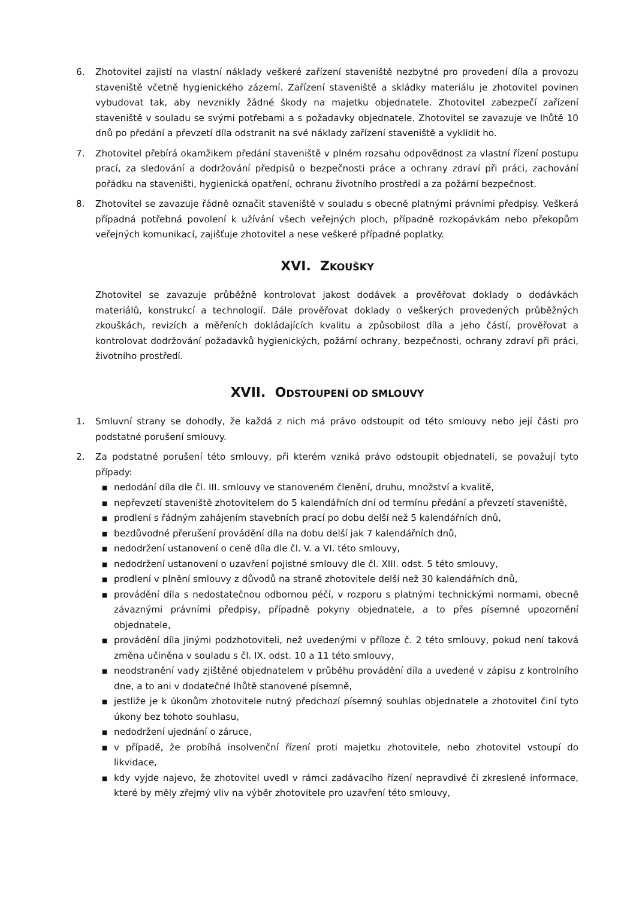6. Zhotovitel zajistí na vlastní náklady veškeré zařízení staveniště nezbytné pro provedení díla a provozu staveniště včetně hygienického zázemí. Zařízení staveniště a skládky materiálu je zhotovitel povinen vybudovat tak, aby nevznikly žádné škody na majetku objednatele. Zhotovitel zabezpečí zařízení staveniště v souladu se svými potřebami a s požadavky objednatele. Zhotovitel se zavazuje ve lhůtě 10 dnů po předání a převzetí díla odstranit na své náklady zařízení staveniště a vyklidit ho.
7. Zhotovitel přebírá okamžikem předání staveniště v plném rozsahu odpovědnost za vlastní řízení postupu prací, za sledování a dodržování předpisů o bezpečnosti práce a ochrany zdraví při práci, zachování pořádku na staveništi, hygienická opatření, ochranu životního prostředí a za požární bezpečnost.
8. Zhotovitel se zavazuje řádně označit staveniště v souladu s obecně platnými právními předpisy. Veškerá případná potřebná povolení k užívání všech veřejných ploch, případně rozkopávkám nebo překopům veřejných komunikací, zajišťuje zhotovitel a nese veškeré případné poplatky.
XVI. ZKOUŠKY
Zhotovitel se zavazuje průběžně kontrolovat jakost dodávek a prověřovat doklady o dodávkách materiálů, konstrukcí a technologií. Dále prověřovat doklady o veškerých provedených průběžných zkouškách, revizích a měřeních dokládajících kvalitu a způsobilost díla a jeho částí, prověřovat a kontrolovat dodržování požadavků hygienických, požární ochrany, bezpečnosti, ochrany zdraví při práci, životního prostředí.
XVII. ODSTOUPENÍ OD SMLOUVY
1. Smluvní strany se dohodly, že každá z nich má právo odstoupit od této smlouvy nebo její části pro podstatné porušení smlouvy.
2. Za podstatné porušení této smlouvy, při kterém vzniká právo odstoupit objednateli, se považují tyto případy:
■ nedodání díla dle čl. III. smlouvy ve stanoveném členění, druhu, množství a kvalitě,
■ nepřevzetí staveniště zhotovitelem do 5 kalendářních dní od termínu předání a převzetí staveniště,
■ prodlení s řádným zahájením stavebních prací po dobu delší než 5 kalendářních dnů,
■ bezdůvodné přerušení provádění díla na dobu delší jak 7 kalendářních dnů,
■ nedodržení ustanovení o ceně díla dle čl. V. a VI. této smlouvy,
■ nedodržení ustanovení o uzavření pojistné smlouvy dle čl. XIII. odst. 5 této smlouvy,
■ prodlení v plnění smlouvy z důvodů na straně zhotovitele delší než 30 kalendářních dnů,
■ provádění díla s nedostatečnou odbornou péčí, v rozporu s platnými technickými normami, obecně závaznými právními předpisy, případně pokyny objednatele, a to přes písemné upozornění objednatele,
■ provádění díla jinými podzhotoviteli, než uvedenými v příloze č. 2 této smlouvy, pokud není taková změna učiněna v souladu s čl. IX. odst. 10 a 11 této smlouvy,
■ neodstranění vady zjištěné objednatelem v průběhu provádění díla a uvedené v zápisu z kontrolního dne, a to ani v dodatečné lhůtě stanovené písemně,
■ jestliže je k úkonům zhotovitele nutný předchozí písemný souhlas objednatele a zhotovitel činí tyto úkony bez tohoto souhlasu,
■ nedodržení ujednání o záruce,
■ v případě, že probíhá insolvenční řízení proti majetku zhotovitele, nebo zhotovitel vstoupí do likvidace,
■ kdy vyjde najevo, že zhotovitel uvedl v rámci zadávacího řízení nepravdivé či zkreslené informace, které by měly zřejmý vliv na výběr zhotovitele pro uzavření této smlouvy,